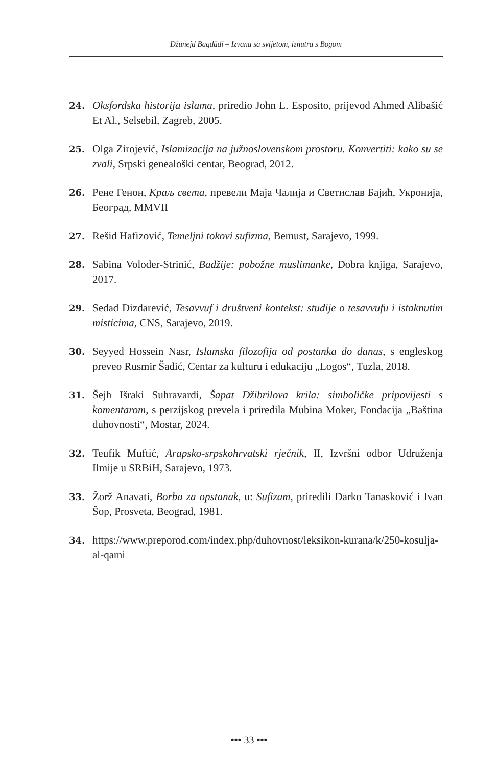Džunejd Bagdādī – Izvana sa svijetom, iznutra s Bogom
24. Oksfordska historija islama, priredio John L. Esposito, prijevod Ahmed Alibašić Et Al., Selsebil, Zagreb, 2005.
25. Olga Zirojević, Islamizacija na južnoslovenskom prostoru. Konvertiti: kako su se zvali, Srpski genealoški centar, Beograd, 2012.
26. Рене Генон, Краљ света, превели Маја Чалија и Светислав Бајић, Укронија, Београд, MMVII
27. Rešid Hafizović, Temeljni tokovi sufizma, Bemust, Sarajevo, 1999.
28. Sabina Voloder-Strinić, Badžije: pobožne muslimanke, Dobra knjiga, Sarajevo, 2017.
29. Sedad Dizdarević, Tesavvuf i društveni kontekst: studije o tesavvufu i istaknutim misticima, CNS, Sarajevo, 2019.
30. Seyyed Hossein Nasr, Islamska filozofija od postanka do danas, s engleskog preveo Rusmir Šadić, Centar za kulturu i edukaciju „Logos“, Tuzla, 2018.
31. Šejh Išraki Suhravardi, Šapat Džibrilova krila: simboličke pripovijesti s komentarom, s perzijskog prevela i priredila Mubina Moker, Fondacija „Baština duhovnosti“, Mostar, 2024.
32. Teufik Muftić, Arapsko-srpskohrvatski rječnik, II, Izvršni odbor Udruženja Ilmije u SRBiH, Sarajevo, 1973.
33. Žorž Anavati, Borba za opstanak, u: Sufizam, priredili Darko Tanasković i Ivan Šop, Prosveta, Beograd, 1981.
34. https://www.preporod.com/index.php/duhovnost/leksikon-kurana/k/250-kosulja-al-qami
••• 33 •••